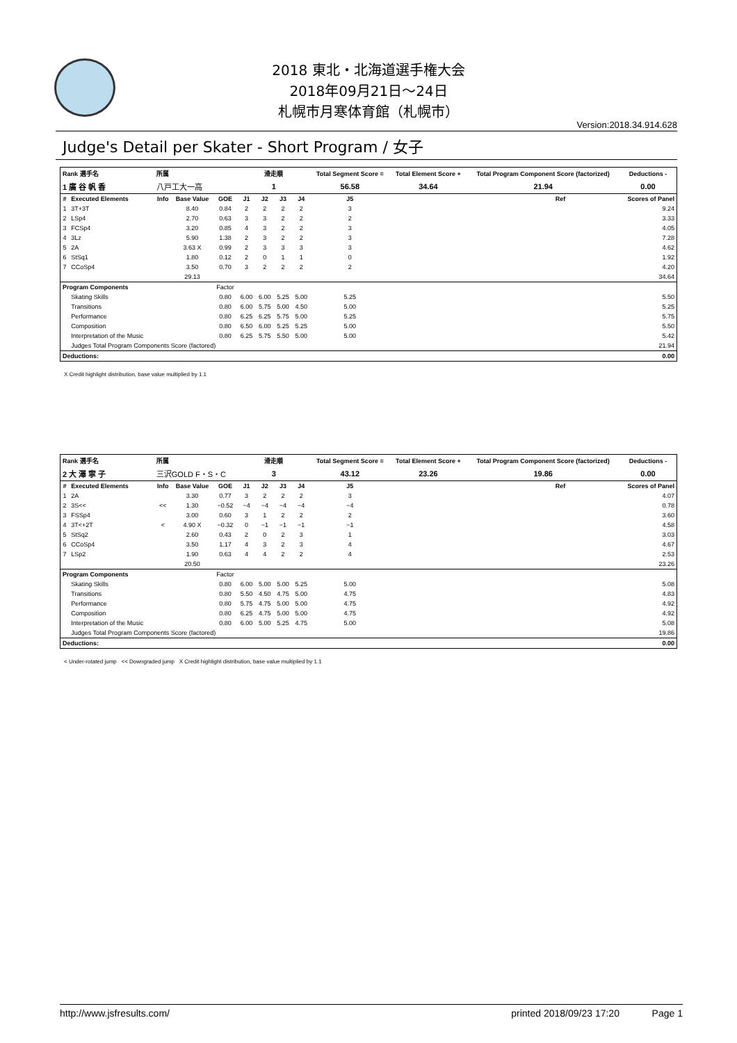2018 東北・北海道選手権大会
2018年09月21日～24日
札幌市月寒体育館（札幌市）
Version:2018.34.914.628
Judge's Detail per Skater - Short Program / 女子
| Rank 選手名 | | 所属 | | | | 滑走順 | | | Total Segment Score = | Total Element Score + | Total Program Component Score (factorized) | | Deductions - |
| --- | --- | --- | --- | --- | --- | --- | --- | --- | --- | --- | --- | --- | --- |
| 1 廣 谷 帆 香 | | 八戸工大一高 | | | | 1 | | | 56.58 | 34.64 | 21.94 | | 0.00 |
| # | Executed Elements | Info | Base Value | GOE | J1 | J2 | J3 | J4 | J5 | | | Ref | Scores of Panel |
| 1 | 3T+3T | | 8.40 | 0.84 | 2 | 2 | 2 | 2 | 3 | | | | 9.24 |
| 2 | LSp4 | | 2.70 | 0.63 | 3 | 3 | 2 | 2 | 2 | | | | 3.33 |
| 3 | FCSp4 | | 3.20 | 0.85 | 4 | 3 | 2 | 2 | 3 | | | | 4.05 |
| 4 | 3Lz | | 5.90 | 1.38 | 2 | 3 | 2 | 2 | 3 | | | | 7.28 |
| 5 | 2A | | 3.63 X | 0.99 | 2 | 3 | 3 | 3 | 3 | | | | 4.62 |
| 6 | StSq1 | | 1.80 | 0.12 | 2 | 0 | 1 | 1 | 0 | | | | 1.92 |
| 7 | CCoSp4 | | 3.50 | 0.70 | 3 | 2 | 2 | 2 | 2 | | | | 4.20 |
| | | | 29.13 | | | | | | | | | | 34.64 |
| Program Components | | | | Factor | | | | | | | | | |
| | Skating Skills | | | 0.80 | 6.00 | 6.00 | 5.25 | 5.00 | 5.25 | | | | 5.50 |
| | Transitions | | | 0.80 | 6.00 | 5.75 | 5.00 | 4.50 | 5.00 | | | | 5.25 |
| | Performance | | | 0.80 | 6.25 | 6.25 | 5.75 | 5.00 | 5.25 | | | | 5.75 |
| | Composition | | | 0.80 | 6.50 | 6.00 | 5.25 | 5.25 | 5.00 | | | | 5.50 |
| | Interpretation of the Music | | | 0.80 | 6.25 | 5.75 | 5.50 | 5.00 | 5.00 | | | | 5.42 |
| | Judges Total Program Components Score (factored) | | | | | | | | | | | | 21.94 |
| Deductions: | | | | | | | | | | | | | 0.00 |
X Credit highlight distribution, base value multiplied by 1.1
| Rank 選手名 | | 所属 | | | | 滑走順 | | | Total Segment Score = | Total Element Score + | Total Program Component Score (factorized) | | Deductions - |
| --- | --- | --- | --- | --- | --- | --- | --- | --- | --- | --- | --- | --- | --- |
| 2 大 澤 寧 子 | | 三沢GOLD F・S・C | | | | 3 | | | 43.12 | 23.26 | 19.86 | | 0.00 |
| # | Executed Elements | Info | Base Value | GOE | J1 | J2 | J3 | J4 | J5 | | | Ref | Scores of Panel |
| 1 | 2A | | 3.30 | 0.77 | 3 | 2 | 2 | 2 | 3 | | | | 4.07 |
| 2 | 3S<< | << | 1.30 | −0.52 | −4 | −4 | −4 | −4 | −4 | | | | 0.78 |
| 3 | FSSp4 | | 3.00 | 0.60 | 3 | 1 | 2 | 2 | 2 | | | | 3.60 |
| 4 | 3T<+2T | < | 4.90 X | −0.32 | 0 | −1 | −1 | −1 | −1 | | | | 4.58 |
| 5 | StSq2 | | 2.60 | 0.43 | 2 | 0 | 2 | 3 | 1 | | | | 3.03 |
| 6 | CCoSp4 | | 3.50 | 1.17 | 4 | 3 | 2 | 3 | 4 | | | | 4.67 |
| 7 | LSp2 | | 1.90 | 0.63 | 4 | 4 | 2 | 2 | 4 | | | | 2.53 |
| | | | 20.50 | | | | | | | | | | 23.26 |
| Program Components | | | | Factor | | | | | | | | | |
| | Skating Skills | | | 0.80 | 6.00 | 5.00 | 5.00 | 5.25 | 5.00 | | | | 5.08 |
| | Transitions | | | 0.80 | 5.50 | 4.50 | 4.75 | 5.00 | 4.75 | | | | 4.83 |
| | Performance | | | 0.80 | 5.75 | 4.75 | 5.00 | 5.00 | 4.75 | | | | 4.92 |
| | Composition | | | 0.80 | 6.25 | 4.75 | 5.00 | 5.00 | 4.75 | | | | 4.92 |
| | Interpretation of the Music | | | 0.80 | 6.00 | 5.00 | 5.25 | 4.75 | 5.00 | | | | 5.08 |
| | Judges Total Program Components Score (factored) | | | | | | | | | | | | 19.86 |
| Deductions: | | | | | | | | | | | | | 0.00 |
< Under-rotated jump << Downgraded jump X Credit highlight distribution, base value multiplied by 1.1
http://www.jsfresults.com/ printed 2018/09/23 17:20 Page 1